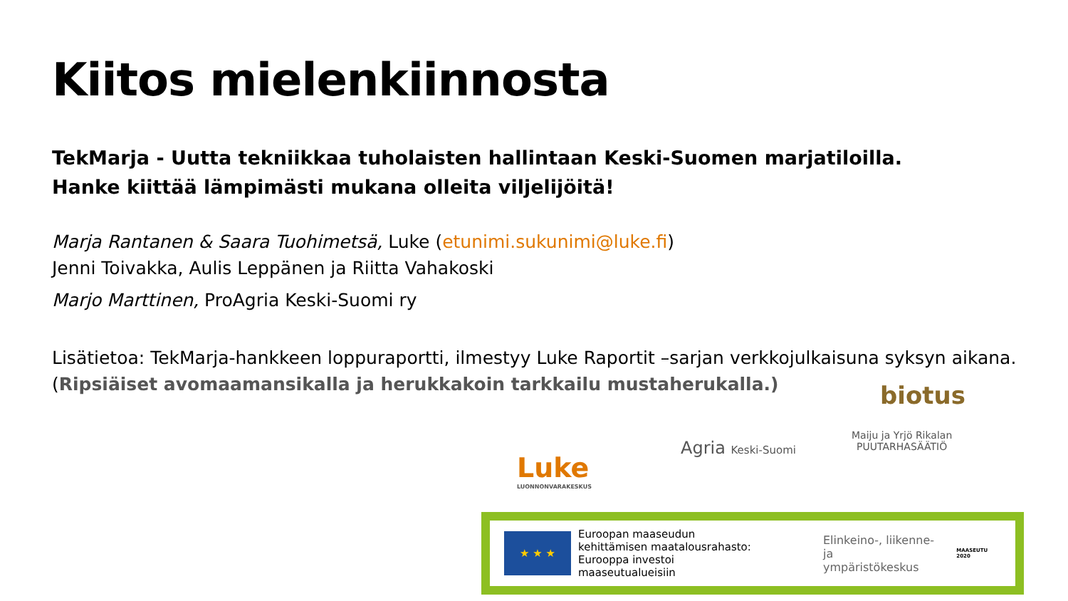Kiitos mielenkiinnosta
TekMarja - Uutta tekniikkaa tuholaisten hallintaan Keski-Suomen marjatiloilla.
Hanke kiittää lämpimästi mukana olleita viljelijöitä!
Marja Rantanen & Saara Tuohimetsä, Luke (etunimi.sukunimi@luke.fi)
Jenni Toivakka, Aulis Leppänen ja Riitta Vahakoski
Marjo Marttinen, ProAgria Keski-Suomi ry
Lisätietoa: TekMarja-hankkeen loppuraportti, ilmestyy Luke Raportit –sarjan verkkojulkaisuna syksyn aikana.
(Ripsiäiset avomaamansikalla ja herukkakoin tarkkailu mustaherukalla.)
biotus
Luke
LUONNONVARAKESKUS
Agria Keski-Suomi
Maiju ja Yrjö Rikalan
PUUTARHASÄÄTIÖ
★ ★ ★
Euroopan maaseudun
kehittämisen maatalousrahasto:
Eurooppa investoi maaseutualueisiin
Elinkeino-, liikenne- ja
ympäristökeskus
MAASEUTU 2020